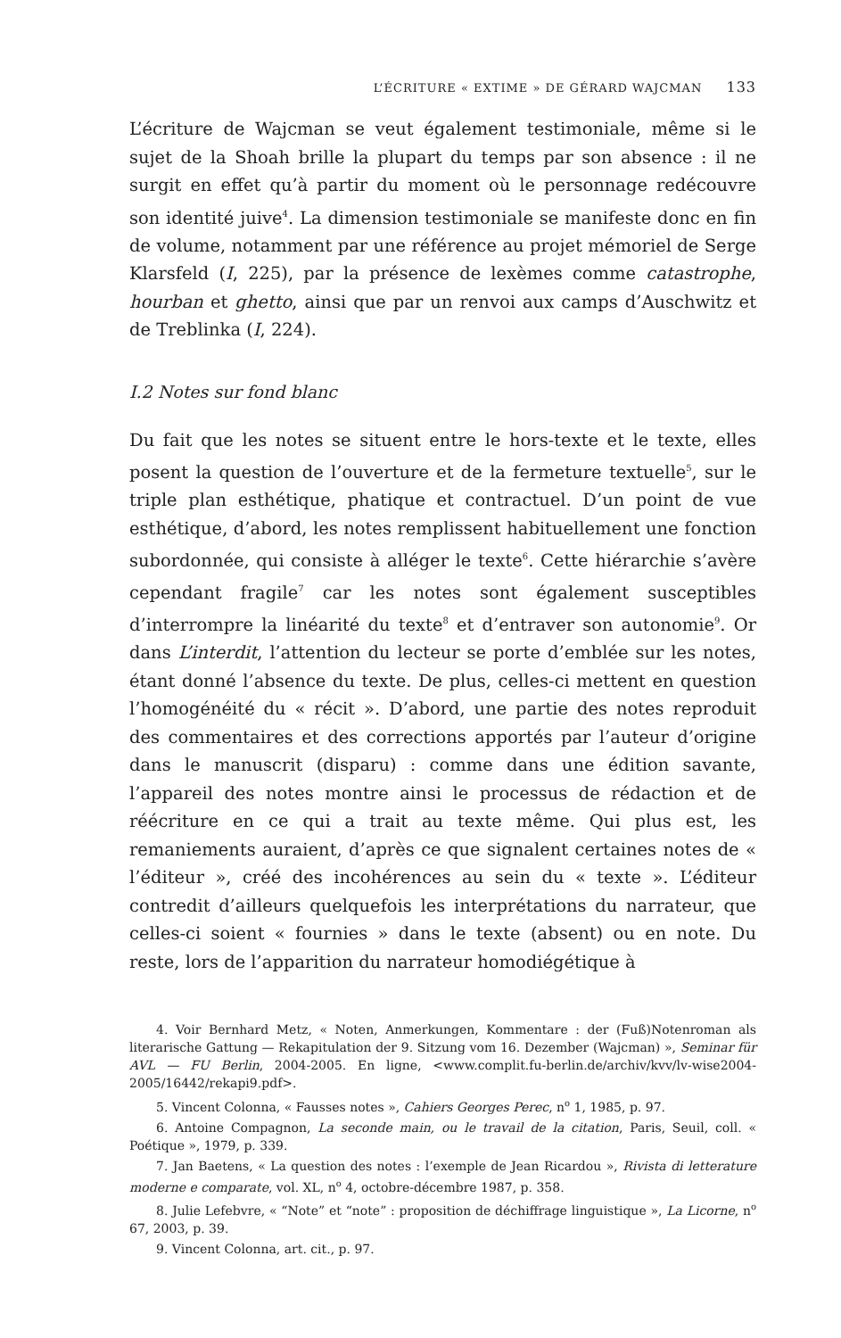L’ÉCRITURE « EXTIME » DE GÉRARD WAJCMAN 133
L’écriture de Wajcman se veut également testimoniale, même si le sujet de la Shoah brille la plupart du temps par son absence : il ne surgit en effet qu’à partir du moment où le personnage redécouvre son identité juive<sup>4</sup>. La dimension testimoniale se manifeste donc en fin de volume, notamment par une référence au projet mémoriel de Serge Klarsfeld (I, 225), par la présence de lexèmes comme catastrophe, hourban et ghetto, ainsi que par un renvoi aux camps d’Auschwitz et de Treblinka (I, 224).
I.2 Notes sur fond blanc
Du fait que les notes se situent entre le hors-texte et le texte, elles posent la question de l’ouverture et de la fermeture textuelle<sup>5</sup>, sur le triple plan esthétique, phatique et contractuel. D’un point de vue esthétique, d’abord, les notes remplissent habituellement une fonction subordonnée, qui consiste à alléger le texte<sup>6</sup>. Cette hiérarchie s’avère cependant fragile<sup>7</sup> car les notes sont également susceptibles d’interrompre la linéarité du texte<sup>8</sup> et d’entraver son autonomie<sup>9</sup>. Or dans L’interdit, l’attention du lecteur se porte d’emblée sur les notes, étant donné l’absence du texte. De plus, celles-ci mettent en question l’homogénéité du « récit ». D’abord, une partie des notes reproduit des commentaires et des corrections apportés par l’auteur d’origine dans le manuscrit (disparu) : comme dans une édition savante, l’appareil des notes montre ainsi le processus de rédaction et de réécriture en ce qui a trait au texte même. Qui plus est, les remaniements auraient, d’après ce que signalent certaines notes de « l’éditeur », créé des incohérences au sein du « texte ». L’éditeur contredit d’ailleurs quelquefois les interprétations du narrateur, que celles-ci soient « fournies » dans le texte (absent) ou en note. Du reste, lors de l’apparition du narrateur homodiégétique à
4. Voir Bernhard Metz, « Noten, Anmerkungen, Kommentare : der (Fuß)Notenroman als literarische Gattung — Rekapitulation der 9. Sitzung vom 16. Dezember (Wajcman) », Seminar für AVL — FU Berlin, 2004-2005. En ligne, <www.complit.fu-berlin.de/archiv/kvv/lv-wise2004-2005/16442/rekapi9.pdf>.
5. Vincent Colonna, « Fausses notes », Cahiers Georges Perec, n<sup>o</sup> 1, 1985, p. 97.
6. Antoine Compagnon, La seconde main, ou le travail de la citation, Paris, Seuil, coll. « Poétique », 1979, p. 339.
7. Jan Baetens, « La question des notes : l’exemple de Jean Ricardou », Rivista di letterature moderne e comparate, vol. XL, n<sup>o</sup> 4, octobre-décembre 1987, p. 358.
8. Julie Lefebvre, « “Note” et “note” : proposition de déchiffrage linguistique », La Licorne, n<sup>o</sup> 67, 2003, p. 39.
9. Vincent Colonna, art. cit., p. 97.